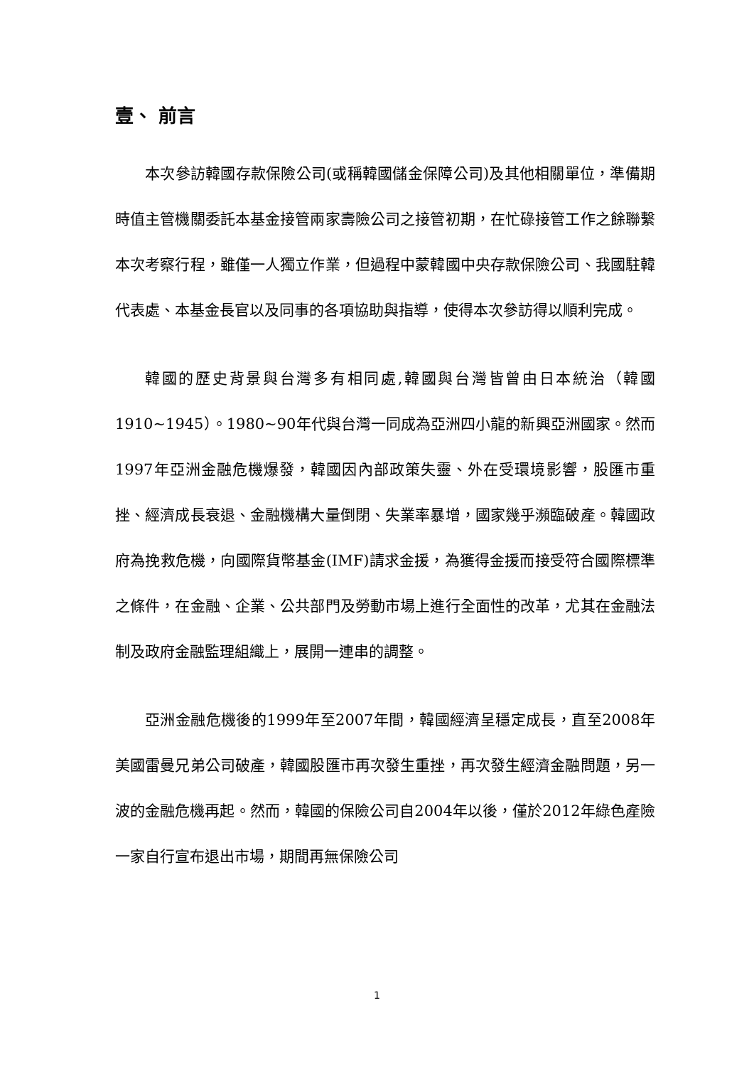壹、 前言
本次參訪韓國存款保險公司(或稱韓國儲金保障公司)及其他相關單位，準備期時值主管機關委託本基金接管兩家壽險公司之接管初期，在忙碌接管工作之餘聯繫本次考察行程，雖僅一人獨立作業，但過程中蒙韓國中央存款保險公司、我國駐韓代表處、本基金長官以及同事的各項協助與指導，使得本次參訪得以順利完成。
韓國的歷史背景與台灣多有相同處,韓國與台灣皆曾由日本統治（韓國1910~1945）。1980~90年代與台灣一同成為亞洲四小龍的新興亞洲國家。然而1997年亞洲金融危機爆發，韓國因內部政策失靈、外在受環境影響，股匯市重挫、經濟成長衰退、金融機構大量倒閉、失業率暴增，國家幾乎瀕臨破產。韓國政府為挽救危機，向國際貨幣基金(IMF)請求金援，為獲得金援而接受符合國際標準之條件，在金融、企業、公共部門及勞動市場上進行全面性的改革，尤其在金融法制及政府金融監理組織上，展開一連串的調整。
亞洲金融危機後的1999年至2007年間，韓國經濟呈穩定成長，直至2008年美國雷曼兄弟公司破產，韓國股匯市再次發生重挫，再次發生經濟金融問題，另一波的金融危機再起。然而，韓國的保險公司自2004年以後，僅於2012年綠色產險一家自行宣布退出市場，期間再無保險公司
1